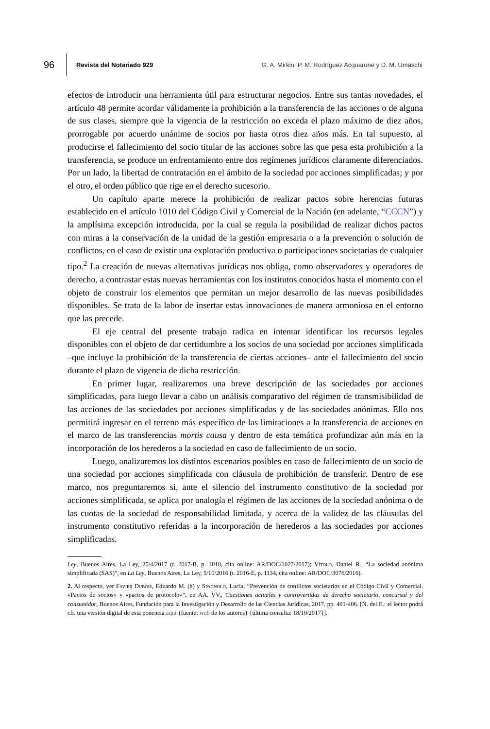96 Revista del Notariado 929 G. A. Mirkin, P. M. Rodríguez Acquarone y D. M. Umaschi
efectos de introducir una herramienta útil para estructurar negocios. Entre sus tantas novedades, el artículo 48 permite acordar válidamente la prohibición a la transferencia de las acciones o de alguna de sus clases, siempre que la vigencia de la restricción no exceda el plazo máximo de diez años, prorrogable por acuerdo unánime de socios por hasta otros diez años más. En tal supuesto, al producirse el fallecimiento del socio titular de las acciones sobre las que pesa esta prohibición a la transferencia, se produce un enfrentamiento entre dos regímenes jurídicos claramente diferenciados. Por un lado, la libertad de contratación en el ámbito de la sociedad por acciones simplificadas; y por el otro, el orden público que rige en el derecho sucesorio.
Un capítulo aparte merece la prohibición de realizar pactos sobre herencias futuras establecido en el artículo 1010 del Código Civil y Comercial de la Nación (en adelante, “CCCN”) y la amplísima excepción introducida, por la cual se regula la posibilidad de realizar dichos pactos con miras a la conservación de la unidad de la gestión empresaria o a la prevención o solución de conflictos, en el caso de existir una explotación productiva o participaciones societarias de cualquier tipo.<sup>2</sup> La creación de nuevas alternativas jurídicas nos obliga, como observadores y operadores de derecho, a contrastar estas nuevas herramientas con los institutos conocidos hasta el momento con el objeto de construir los elementos que permitan un mejor desarrollo de las nuevas posibilidades disponibles. Se trata de la labor de insertar estas innovaciones de manera armoniosa en el entorno que las precede.
El eje central del presente trabajo radica en intentar identificar los recursos legales disponibles con el objeto de dar certidumbre a los socios de una sociedad por acciones simplificada –que incluye la prohibición de la transferencia de ciertas acciones– ante el fallecimiento del socio durante el plazo de vigencia de dicha restricción.
En primer lugar, realizaremos una breve descripción de las sociedades por acciones simplificadas, para luego llevar a cabo un análisis comparativo del régimen de transmisibilidad de las acciones de las sociedades por acciones simplificadas y de las sociedades anónimas. Ello nos permitirá ingresar en el terreno más específico de las limitaciones a la transferencia de acciones en el marco de las transferencias mortis causa y dentro de esta temática profundizar aún más en la incorporación de los herederos a la sociedad en caso de fallecimiento de un socio.
Luego, analizaremos los distintos escenarios posibles en caso de fallecimiento de un socio de una sociedad por acciones simplificada con cláusula de prohibición de transferir. Dentro de ese marco, nos preguntaremos si, ante el silencio del instrumento constitutivo de la sociedad por acciones simplificada, se aplica por analogía el régimen de las acciones de la sociedad anónima o de las cuotas de la sociedad de responsabilidad limitada, y acerca de la validez de las cláusulas del instrumento constitutivo referidas a la incorporación de herederos a las sociedades por acciones simplificadas.
Ley, Buenos Aires, La Ley, 25/4/2017 (t. 2017-B, p. 1018, cita online: AR/DOC/1027/2017); Vítolo, Daniel R., “La sociedad anónima simplificada (SAS)”, en La Ley, Buenos Aires, La Ley, 5/10/2016 (t. 2016-E, p. 1134, cita online: AR/DOC/3076/2016).
2. Al respecto, ver Favier Dubois, Eduardo M. (h) y Spagnolo, Lucía, “Prevención de conflictos societarios en el Código Civil y Comercial. «Pactos de socios» y «pactos de protocolo»”, en AA. VV., Cuestiones actuales y controvertidas de derecho societario, concursal y del consumidor, Buenos Aires, Fundación para la Investigación y Desarrollo de las Ciencias Jurídicas, 2017, pp. 401-406. [N. del E.: el lector podrá cfr. una versión digital de esta ponencia aquí {fuente: web de los autores} {última consulta: 18/10/2017}].